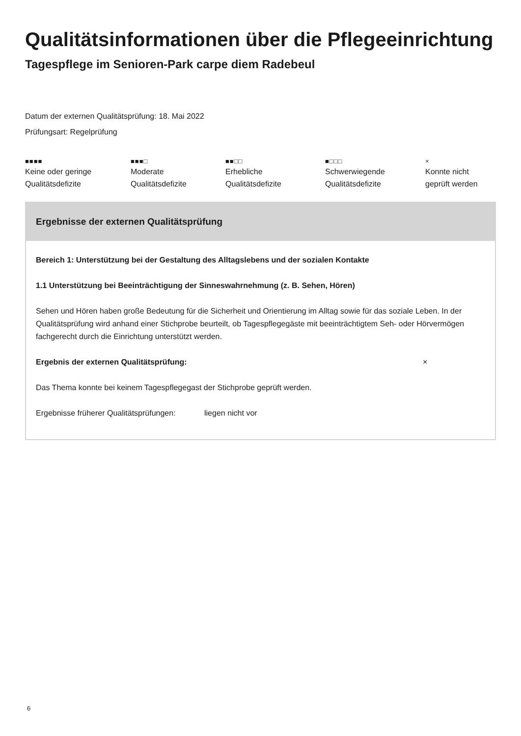Qualitätsinformationen über die Pflegeeinrichtung
Tagespflege im Senioren-Park carpe diem Radebeul
Datum der externen Qualitätsprüfung: 18. Mai 2022
Prüfungsart: Regelprüfung
■■■■
Keine oder geringe
Qualitätsdefizite
■■■□
Moderate
Qualitätsdefizite
■■□□
Erhebliche
Qualitätsdefizite
■□□□
Schwerwiegende
Qualitätsdefizite
×
Konnte nicht
geprüft werden
Ergebnisse der externen Qualitätsprüfung
Bereich 1: Unterstützung bei der Gestaltung des Alltagslebens und der sozialen Kontakte
1.1 Unterstützung bei Beeinträchtigung der Sinneswahrnehmung (z. B. Sehen, Hören)
Sehen und Hören haben große Bedeutung für die Sicherheit und Orientierung im Alltag sowie für das soziale Leben. In der Qualitätsprüfung wird anhand einer Stichprobe beurteilt, ob Tagespflegegäste mit beeinträchtigtem Seh- oder Hörvermögen fachgerecht durch die Einrichtung unterstützt werden.
Ergebnis der externen Qualitätsprüfung: ×
Das Thema konnte bei keinem Tagespflegegast der Stichprobe geprüft werden.
Ergebnisse früherer Qualitätsprüfungen: liegen nicht vor
6